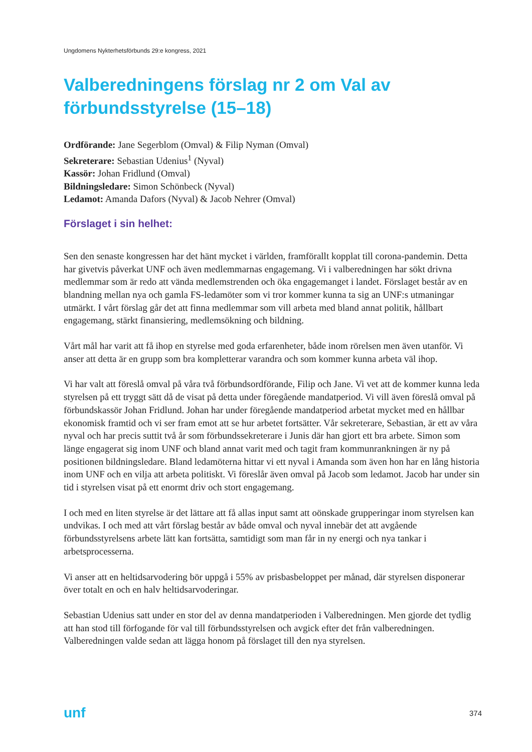Ungdomens Nykterhetsförbunds 29:e kongress, 2021
Valberedningens förslag nr 2 om Val av förbundsstyrelse (15–18)
Ordförande: Jane Segerblom (Omval) & Filip Nyman (Omval)
Sekreterare: Sebastian Udenius<sup>1</sup> (Nyval)
Kassör: Johan Fridlund (Omval)
Bildningsledare: Simon Schönbeck (Nyval)
Ledamot: Amanda Dafors (Nyval) & Jacob Nehrer (Omval)
Förslaget i sin helhet:
Sen den senaste kongressen har det hänt mycket i världen, framförallt kopplat till corona-pandemin. Detta har givetvis påverkat UNF och även medlemmarnas engagemang. Vi i valberedningen har sökt drivna medlemmar som är redo att vända medlemstrenden och öka engagemanget i landet. Förslaget består av en blandning mellan nya och gamla FS-ledamöter som vi tror kommer kunna ta sig an UNF:s utmaningar utmärkt. I vårt förslag går det att finna medlemmar som vill arbeta med bland annat politik, hållbart engagemang, stärkt finansiering, medlemsökning och bildning.
Vårt mål har varit att få ihop en styrelse med goda erfarenheter, både inom rörelsen men även utanför. Vi anser att detta är en grupp som bra kompletterar varandra och som kommer kunna arbeta väl ihop.
Vi har valt att föreslå omval på våra två förbundsordförande, Filip och Jane. Vi vet att de kommer kunna leda styrelsen på ett tryggt sätt då de visat på detta under föregående mandatperiod. Vi vill även föreslå omval på förbundskassör Johan Fridlund. Johan har under föregående mandatperiod arbetat mycket med en hållbar ekonomisk framtid och vi ser fram emot att se hur arbetet fortsätter. Vår sekreterare, Sebastian, är ett av våra nyval och har precis suttit två år som förbundssekreterare i Junis där han gjort ett bra arbete. Simon som länge engagerat sig inom UNF och bland annat varit med och tagit fram kommunrankningen är ny på positionen bildningsledare. Bland ledamöterna hittar vi ett nyval i Amanda som även hon har en lång historia inom UNF och en vilja att arbeta politiskt. Vi föreslår även omval på Jacob som ledamot. Jacob har under sin tid i styrelsen visat på ett enormt driv och stort engagemang.
I och med en liten styrelse är det lättare att få allas input samt att oönskade grupperingar inom styrelsen kan undvikas. I och med att vårt förslag består av både omval och nyval innebär det att avgående förbundsstyrelsens arbete lätt kan fortsätta, samtidigt som man får in ny energi och nya tankar i arbetsprocesserna.
Vi anser att en heltidsarvodering bör uppgå i 55% av prisbasbeloppet per månad, där styrelsen disponerar över totalt en och en halv heltidsarvoderingar.
Sebastian Udenius satt under en stor del av denna mandatperioden i Valberedningen. Men gjorde det tydlig att han stod till förfogande för val till förbundsstyrelsen och avgick efter det från valberedningen. Valberedningen valde sedan att lägga honom på förslaget till den nya styrelsen.
unf 374